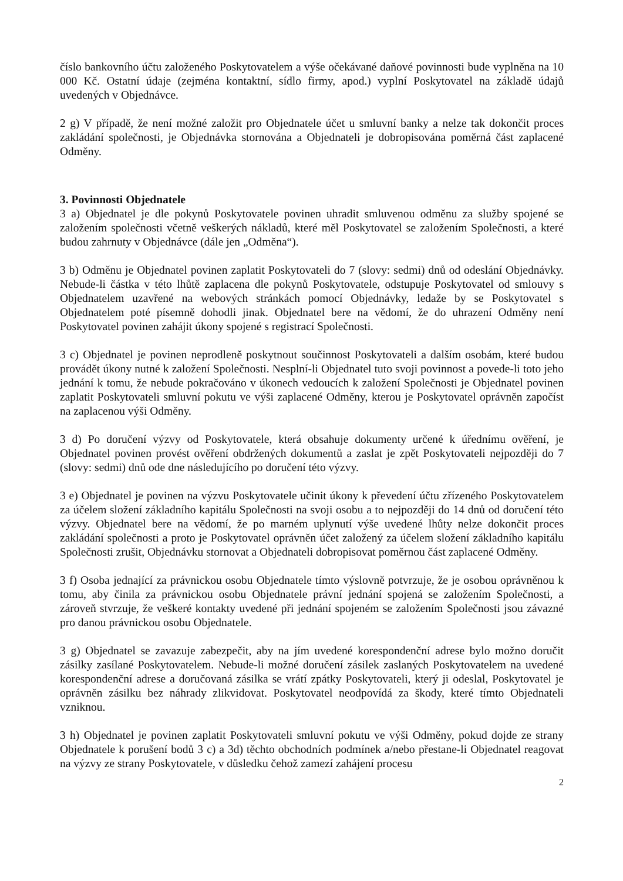číslo bankovního účtu založeného Poskytovatelem a výše očekávané daňové povinnosti bude vyplněna na 10 000 Kč. Ostatní údaje (zejména kontaktní, sídlo firmy, apod.) vyplní Poskytovatel na základě údajů uvedených v Objednávce.
2 g) V případě, že není možné založit pro Objednatele účet u smluvní banky a nelze tak dokončit proces zakládání společnosti, je Objednávka stornována a Objednateli je dobropisována poměrná část zaplacené Odměny.
3. Povinnosti Objednatele
3 a) Objednatel je dle pokynů Poskytovatele povinen uhradit smluvenou odměnu za služby spojené se založením společnosti včetně veškerých nákladů, které měl Poskytovatel se založením Společnosti, a které budou zahrnuty v Objednávce (dále jen „Odměna“).
3 b) Odměnu je Objednatel povinen zaplatit Poskytovateli do 7 (slovy: sedmi) dnů od odeslání Objednávky. Nebude-li částka v této lhůtě zaplacena dle pokynů Poskytovatele, odstupuje Poskytovatel od smlouvy s Objednatelem uzavřené na webových stránkách pomocí Objednávky, ledaže by se Poskytovatel s Objednatelem poté písemně dohodli jinak. Objednatel bere na vědomí, že do uhrazení Odměny není Poskytovatel povinen zahájit úkony spojené s registrací Společnosti.
3 c) Objednatel je povinen neprodleně poskytnout součinnost Poskytovateli a dalším osobám, které budou provádět úkony nutné k založení Společnosti. Nesplní-li Objednatel tuto svoji povinnost a povede-li toto jeho jednání k tomu, že nebude pokračováno v úkonech vedoucích k založení Společnosti je Objednatel povinen zaplatit Poskytovateli smluvní pokutu ve výši zaplacené Odměny, kterou je Poskytovatel oprávněn započíst na zaplacenou výši Odměny.
3 d) Po doručení výzvy od Poskytovatele, která obsahuje dokumenty určené k úřednímu ověření, je Objednatel povinen provést ověření obdržených dokumentů a zaslat je zpět Poskytovateli nejpozději do 7 (slovy: sedmi) dnů ode dne následujícího po doručení této výzvy.
3 e) Objednatel je povinen na výzvu Poskytovatele učinit úkony k převedení účtu zřízeného Poskytovatelem za účelem složení základního kapitálu Společnosti na svoji osobu a to nejpozději do 14 dnů od doručení této výzvy. Objednatel bere na vědomí, že po marném uplynutí výše uvedené lhůty nelze dokončit proces zakládání společnosti a proto je Poskytovatel oprávněn účet založený za účelem složení základního kapitálu Společnosti zrušit, Objednávku stornovat a Objednateli dobropisovat poměrnou část zaplacené Odměny.
3 f) Osoba jednající za právnickou osobu Objednatele tímto výslovně potvrzuje, že je osobou oprávněnou k tomu, aby činila za právnickou osobu Objednatele právní jednání spojená se založením Společnosti, a zároveň stvrzuje, že veškeré kontakty uvedené při jednání spojeném se založením Společnosti jsou závazné pro danou právnickou osobu Objednatele.
3 g) Objednatel se zavazuje zabezpečit, aby na jím uvedené korespondenční adrese bylo možno doručit zásilky zasílané Poskytovatelem. Nebude-li možné doručení zásilek zaslaných Poskytovatelem na uvedené korespondenční adrese a doručovaná zásilka se vrátí zpátky Poskytovateli, který ji odeslal, Poskytovatel je oprávněn zásilku bez náhrady zlikvidovat. Poskytovatel neodpovídá za škody, které tímto Objednateli vzniknou.
3 h) Objednatel je povinen zaplatit Poskytovateli smluvní pokutu ve výši Odměny, pokud dojde ze strany Objednatele k porušení bodů 3 c) a 3d) těchto obchodních podmínek a/nebo přestane-li Objednatel reagovat na výzvy ze strany Poskytovatele, v důsledku čehož zamezí zahájení procesu
2